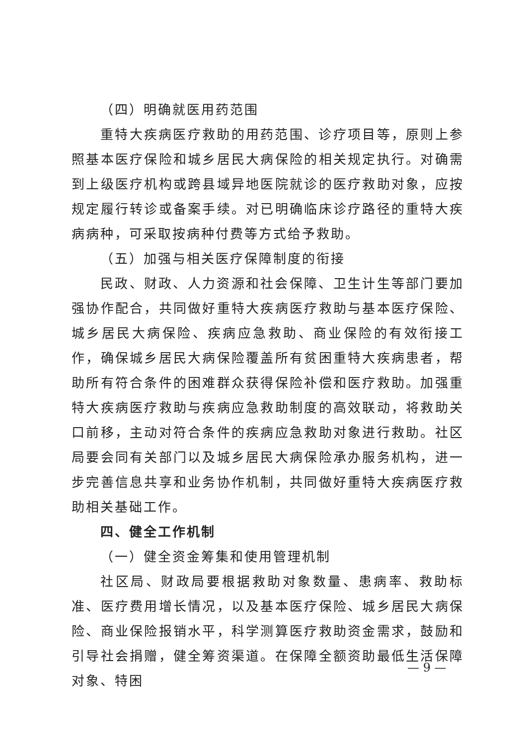（四）明确就医用药范围
重特大疾病医疗救助的用药范围、诊疗项目等，原则上参照基本医疗保险和城乡居民大病保险的相关规定执行。对确需到上级医疗机构或跨县域异地医院就诊的医疗救助对象，应按规定履行转诊或备案手续。对已明确临床诊疗路径的重特大疾病病种，可采取按病种付费等方式给予救助。
（五）加强与相关医疗保障制度的衔接
民政、财政、人力资源和社会保障、卫生计生等部门要加强协作配合，共同做好重特大疾病医疗救助与基本医疗保险、城乡居民大病保险、疾病应急救助、商业保险的有效衔接工作，确保城乡居民大病保险覆盖所有贫困重特大疾病患者，帮助所有符合条件的困难群众获得保险补偿和医疗救助。加强重特大疾病医疗救助与疾病应急救助制度的高效联动，将救助关口前移，主动对符合条件的疾病应急救助对象进行救助。社区局要会同有关部门以及城乡居民大病保险承办服务机构，进一步完善信息共享和业务协作机制，共同做好重特大疾病医疗救助相关基础工作。
四、健全工作机制
（一）健全资金筹集和使用管理机制
社区局、财政局要根据救助对象数量、患病率、救助标准、医疗费用增长情况，以及基本医疗保险、城乡居民大病保险、商业保险报销水平，科学测算医疗救助资金需求，鼓励和引导社会捐赠，健全筹资渠道。在保障全额资助最低生活保障对象、特困
— 9 —